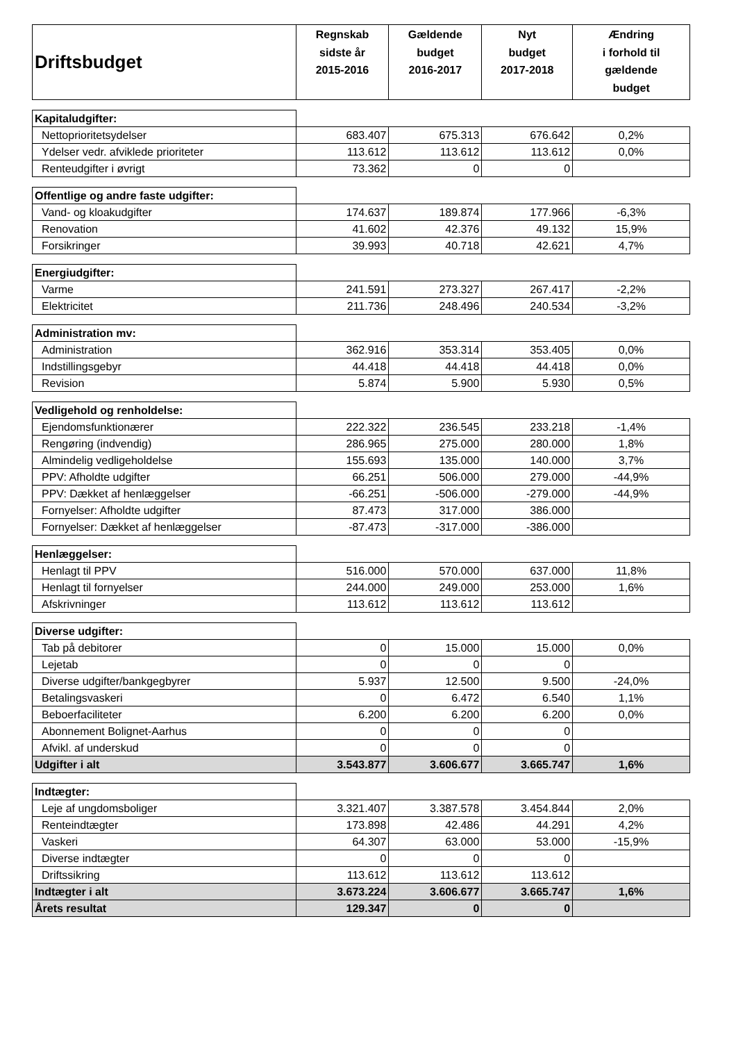| Driftsbudget | Regnskab sidste år 2015-2016 | Gældende budget 2016-2017 | Nyt budget 2017-2018 | Ændring i forhold til gældende budget |
| --- | --- | --- | --- | --- |
| Kapitaludgifter: | | | | |
| Nettoprioritetsydelser | 683.407 | 675.313 | 676.642 | 0,2% |
| Ydelser vedr. afviklede prioriteter | 113.612 | 113.612 | 113.612 | 0,0% |
| Renteudgifter i øvrigt | 73.362 | 0 | 0 | |
| Offentlige og andre faste udgifter: | | | | |
| Vand- og kloakudgifter | 174.637 | 189.874 | 177.966 | -6,3% |
| Renovation | 41.602 | 42.376 | 49.132 | 15,9% |
| Forsikringer | 39.993 | 40.718 | 42.621 | 4,7% |
| Energiudgifter: | | | | |
| Varme | 241.591 | 273.327 | 267.417 | -2,2% |
| Elektricitet | 211.736 | 248.496 | 240.534 | -3,2% |
| Administration mv: | | | | |
| Administration | 362.916 | 353.314 | 353.405 | 0,0% |
| Indstillingsgebyr | 44.418 | 44.418 | 44.418 | 0,0% |
| Revision | 5.874 | 5.900 | 5.930 | 0,5% |
| Vedligehold og renholdelse: | | | | |
| Ejendomsfunktionærer | 222.322 | 236.545 | 233.218 | -1,4% |
| Rengøring (indvendig) | 286.965 | 275.000 | 280.000 | 1,8% |
| Almindelig vedligeholdelse | 155.693 | 135.000 | 140.000 | 3,7% |
| PPV: Afholdte udgifter | 66.251 | 506.000 | 279.000 | -44,9% |
| PPV: Dækket af henlæggelser | -66.251 | -506.000 | -279.000 | -44,9% |
| Fornyelser: Afholdte udgifter | 87.473 | 317.000 | 386.000 | |
| Fornyelser: Dækket af henlæggelser | -87.473 | -317.000 | -386.000 | |
| Henlæggelser: | | | | |
| Henlagt til PPV | 516.000 | 570.000 | 637.000 | 11,8% |
| Henlagt til fornyelser | 244.000 | 249.000 | 253.000 | 1,6% |
| Afskrivninger | 113.612 | 113.612 | 113.612 | |
| Diverse udgifter: | | | | |
| Tab på debitorer | 0 | 15.000 | 15.000 | 0,0% |
| Lejetab | 0 | 0 | 0 | |
| Diverse udgifter/bankgegbyrer | 5.937 | 12.500 | 9.500 | -24,0% |
| Betalingsvaskeri | 0 | 6.472 | 6.540 | 1,1% |
| Beboerfaciliteter | 6.200 | 6.200 | 6.200 | 0,0% |
| Abonnement Bolignet-Aarhus | 0 | 0 | 0 | |
| Afvikl. af underskud | 0 | 0 | 0 | |
| Udgifter i alt | 3.543.877 | 3.606.677 | 3.665.747 | 1,6% |
| Indtægter: | | | | |
| Leje af ungdomsboliger | 3.321.407 | 3.387.578 | 3.454.844 | 2,0% |
| Renteindtægter | 173.898 | 42.486 | 44.291 | 4,2% |
| Vaskeri | 64.307 | 63.000 | 53.000 | -15,9% |
| Diverse indtægter | 0 | 0 | 0 | |
| Driftssikring | 113.612 | 113.612 | 113.612 | |
| Indtægter i alt | 3.673.224 | 3.606.677 | 3.665.747 | 1,6% |
| Årets resultat | 129.347 | 0 | 0 | |